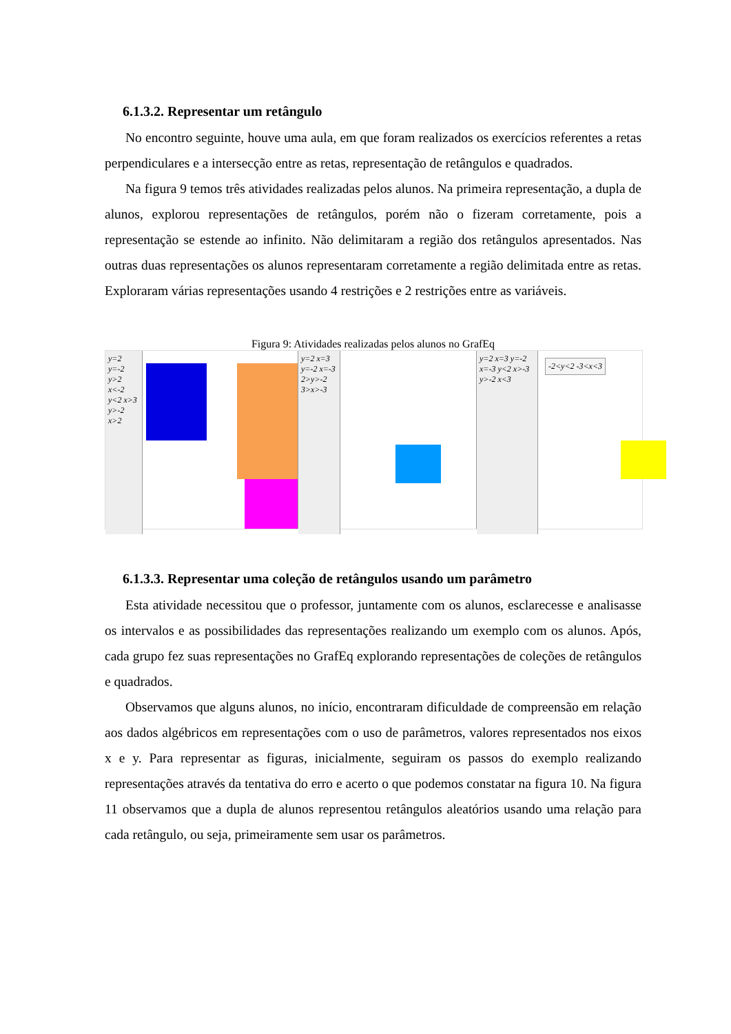6.1.3.2. Representar um retângulo
No encontro seguinte, houve uma aula, em que foram realizados os exercícios referentes a retas perpendiculares e a intersecção entre as retas, representação de retângulos e quadrados.
Na figura 9 temos três atividades realizadas pelos alunos. Na primeira representação, a dupla de alunos, explorou representações de retângulos, porém não o fizeram corretamente, pois a representação se estende ao infinito. Não delimitaram a região dos retângulos apresentados. Nas outras duas representações os alunos representaram corretamente a região delimitada entre as retas. Exploraram várias representações usando 4 restrições e 2 restrições entre as variáveis.
Figura 9: Atividades realizadas pelos alunos no GrafEq
y=2 y=-2 y>2 x<-2 y<2 x>3 y>-2 x>2
y=2 x=3 y=-2 x=-3 2>y>-2 3>x>-3
y=2 x=3 y=-2 x=-3 y<2 x>-3 y>-2 x<3
-2<y<2 -3<x<3
6.1.3.3. Representar uma coleção de retângulos usando um parâmetro
Esta atividade necessitou que o professor, juntamente com os alunos, esclarecesse e analisasse os intervalos e as possibilidades das representações realizando um exemplo com os alunos. Após, cada grupo fez suas representações no GrafEq explorando representações de coleções de retângulos e quadrados.
Observamos que alguns alunos, no início, encontraram dificuldade de compreensão em relação aos dados algébricos em representações com o uso de parâmetros, valores representados nos eixos x e y. Para representar as figuras, inicialmente, seguiram os passos do exemplo realizando representações através da tentativa do erro e acerto o que podemos constatar na figura 10. Na figura 11 observamos que a dupla de alunos representou retângulos aleatórios usando uma relação para cada retângulo, ou seja, primeiramente sem usar os parâmetros.